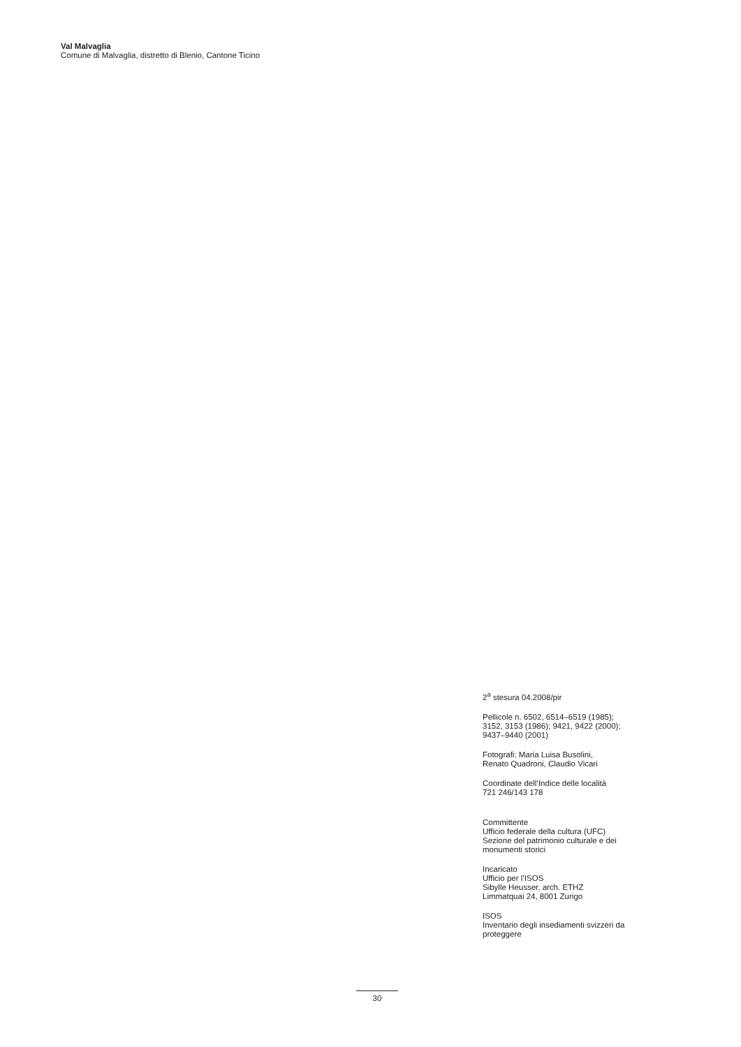Val Malvaglia
Comune di Malvaglia, distretto di Blenio, Cantone Ticino
2<sup>a</sup> stesura 04.2008/pir
Pellicole n. 6502, 6514–6519 (1985);
3152, 3153 (1986); 9421, 9422 (2000);
9437–9440 (2001)
Fotografi: Maria Luisa Busolini,
Renato Quadroni, Claudio Vicari
Coordinate dell’Indice delle località
721 246/143 178
Committente
Ufficio federale della cultura (UFC)
Sezione del patrimonio culturale e dei
monumenti storici
Incaricato
Ufficio per l’ISOS
Sibylle Heusser, arch. ETHZ
Limmatquai 24, 8001 Zurigo
ISOS
Inventario degli insediamenti svizzeri da
proteggere
30